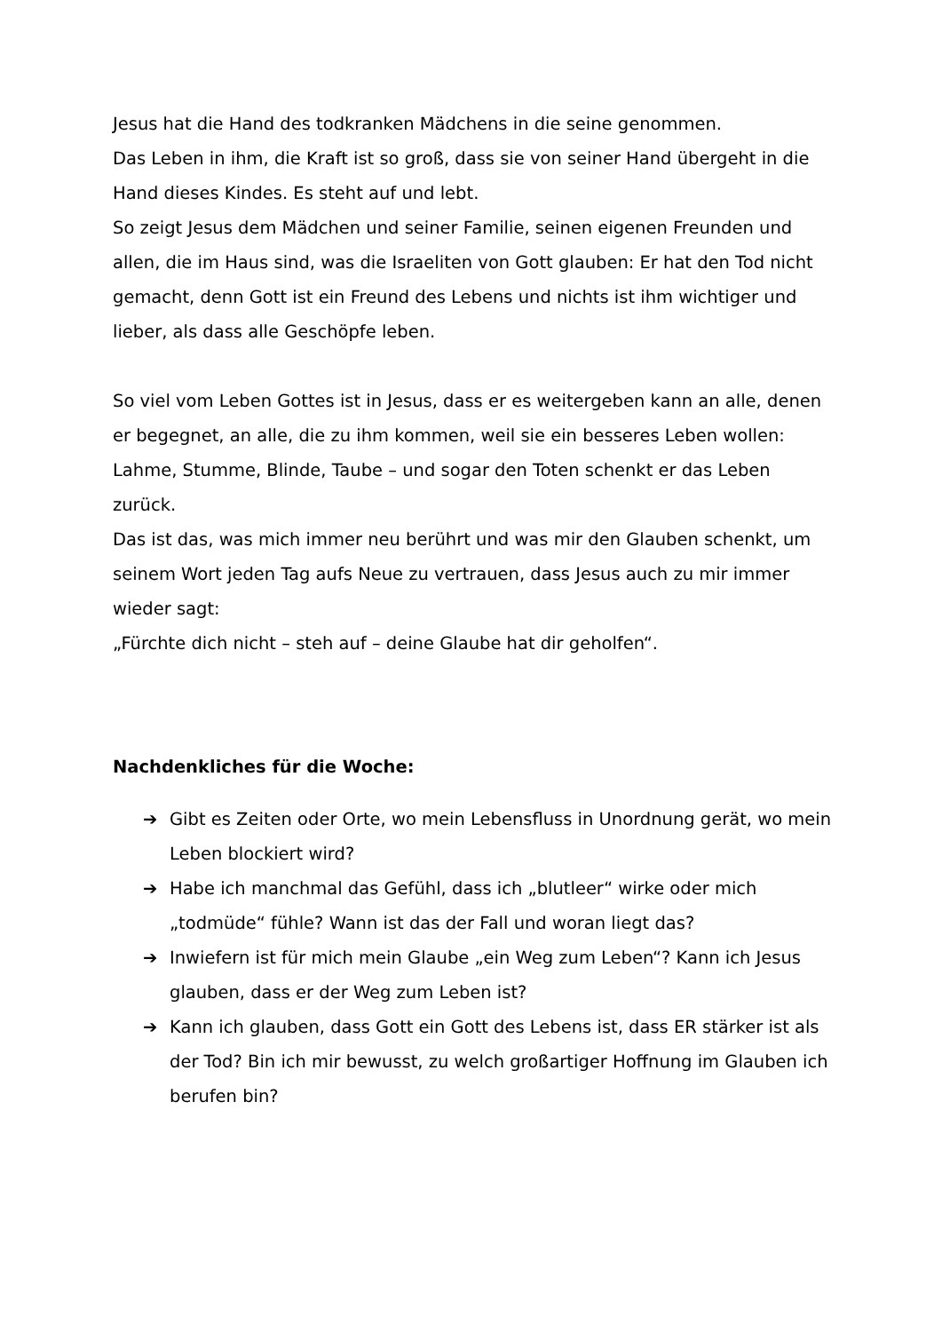Jesus hat die Hand des todkranken Mädchens in die seine genommen.
Das Leben in ihm, die Kraft ist so groß, dass sie von seiner Hand übergeht in die Hand dieses Kindes. Es steht auf und lebt.
So zeigt Jesus dem Mädchen und seiner Familie, seinen eigenen Freunden und allen, die im Haus sind, was die Israeliten von Gott glauben: Er hat den Tod nicht gemacht, denn Gott ist ein Freund des Lebens und nichts ist ihm wichtiger und lieber, als dass alle Geschöpfe leben.
So viel vom Leben Gottes ist in Jesus, dass er es weitergeben kann an alle, denen er begegnet, an alle, die zu ihm kommen, weil sie ein besseres Leben wollen: Lahme, Stumme, Blinde, Taube – und sogar den Toten schenkt er das Leben zurück.
Das ist das, was mich immer neu berührt und was mir den Glauben schenkt, um seinem Wort jeden Tag aufs Neue zu vertrauen, dass Jesus auch zu mir immer wieder sagt:
„Fürchte dich nicht – steh auf – deine Glaube hat dir geholfen“.
Nachdenkliches für die Woche:
➔ Gibt es Zeiten oder Orte, wo mein Lebensfluss in Unordnung gerät, wo mein Leben blockiert wird?
➔ Habe ich manchmal das Gefühl, dass ich „blutleer“ wirke oder mich „todmüde“ fühle? Wann ist das der Fall und woran liegt das?
➔ Inwiefern ist für mich mein Glaube „ein Weg zum Leben“? Kann ich Jesus glauben, dass er der Weg zum Leben ist?
➔ Kann ich glauben, dass Gott ein Gott des Lebens ist, dass ER stärker ist als der Tod? Bin ich mir bewusst, zu welch großartiger Hoffnung im Glauben ich berufen bin?